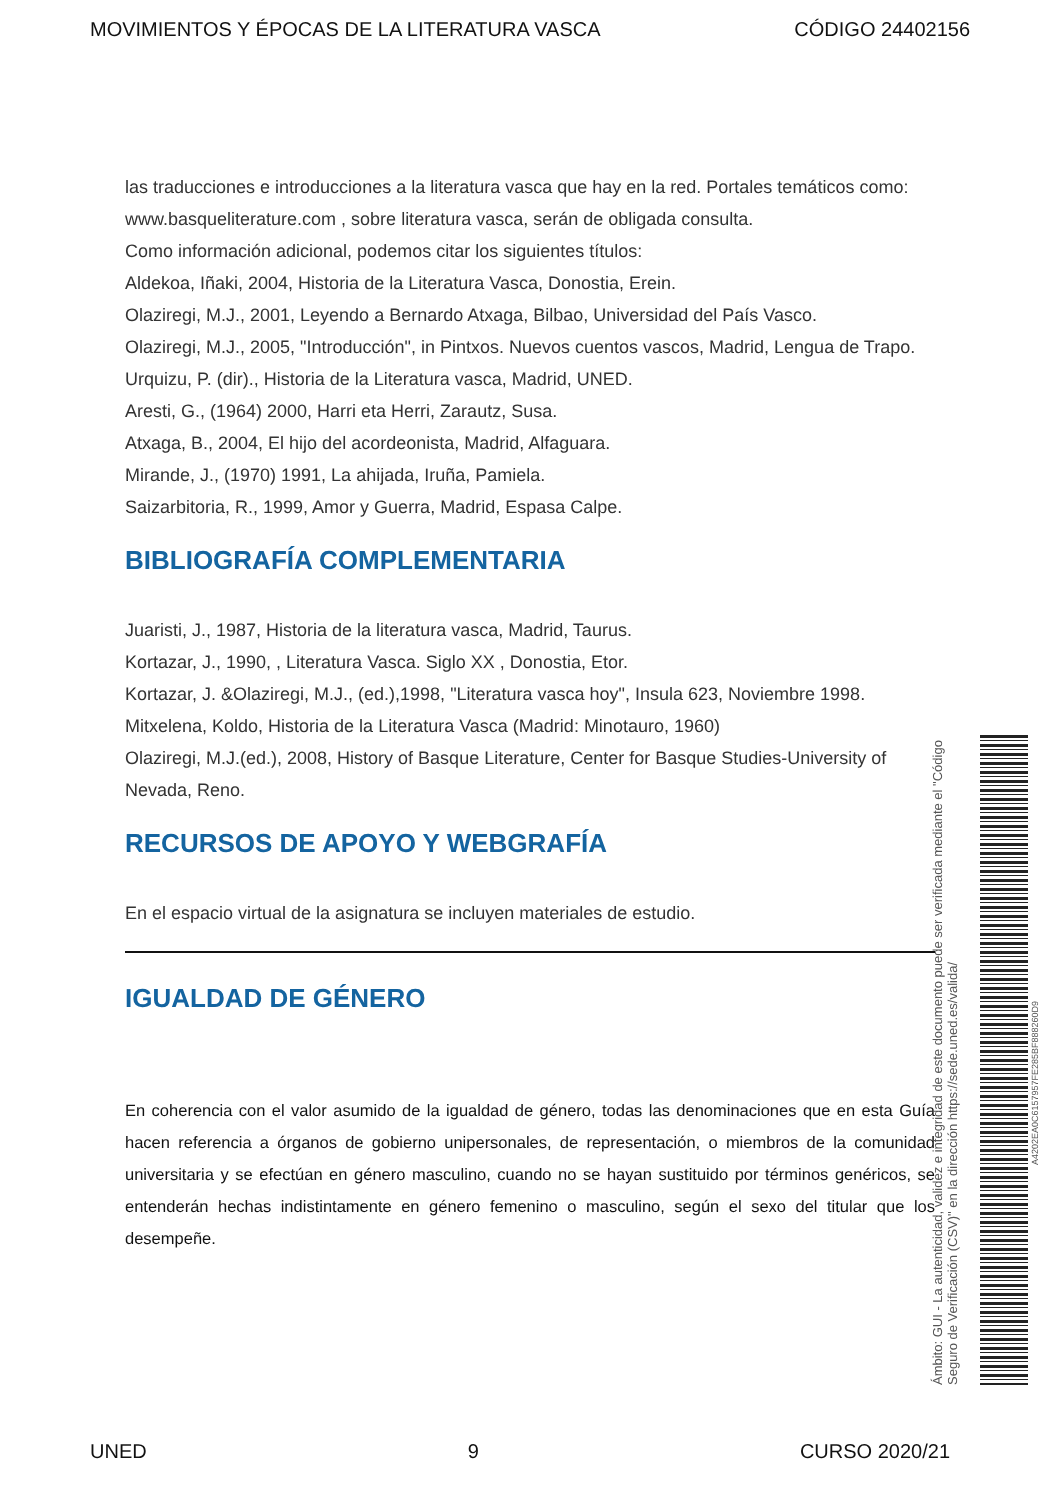MOVIMIENTOS Y ÉPOCAS DE LA LITERATURA VASCA CÓDIGO 24402156
las traducciones e introducciones a la literatura vasca que hay en la red. Portales temáticos como: www.basqueliterature.com , sobre literatura vasca, serán de obligada consulta.
Como información adicional, podemos citar los siguientes títulos:
Aldekoa, Iñaki, 2004, Historia de la Literatura Vasca, Donostia, Erein.
Olaziregi, M.J., 2001, Leyendo a Bernardo Atxaga, Bilbao, Universidad del País Vasco.
Olaziregi, M.J., 2005, "Introducción", in Pintxos. Nuevos cuentos vascos, Madrid, Lengua de Trapo.
Urquizu, P. (dir)., Historia de la Literatura vasca, Madrid, UNED.
Aresti, G., (1964) 2000, Harri eta Herri, Zarautz, Susa.
Atxaga, B., 2004, El hijo del acordeonista, Madrid, Alfaguara.
Mirande, J., (1970) 1991, La ahijada, Iruña, Pamiela.
Saizarbitoria, R., 1999, Amor y Guerra, Madrid, Espasa Calpe.
BIBLIOGRAFÍA COMPLEMENTARIA
Juaristi, J., 1987, Historia de la literatura vasca, Madrid, Taurus.
Kortazar, J., 1990, , Literatura Vasca. Siglo XX , Donostia, Etor.
Kortazar, J. &Olaziregi, M.J., (ed.),1998, "Literatura vasca hoy", Insula 623, Noviembre 1998.
Mitxelena, Koldo, Historia de la Literatura Vasca (Madrid: Minotauro, 1960)
Olaziregi, M.J.(ed.), 2008, History of Basque Literature, Center for Basque Studies-University of Nevada, Reno.
RECURSOS DE APOYO Y WEBGRAFÍA
En el espacio virtual de la asignatura se incluyen materiales de estudio.
IGUALDAD DE GÉNERO
En coherencia con el valor asumido de la igualdad de género, todas las denominaciones que en esta Guía hacen referencia a órganos de gobierno unipersonales, de representación, o miembros de la comunidad universitaria y se efectúan en género masculino, cuando no se hayan sustituido por términos genéricos, se entenderán hechas indistintamente en género femenino o masculino, según el sexo del titular que los desempeñe.
Ámbito: GUI - La autenticidad, validez e integridad de este documento puede ser verificada mediante el "Código Seguro de Verificación (CSV)" en la dirección https://sede.uned.es/valida/
A4202EA0C6157957FE285BF888260D9
UNED 9 CURSO 2020/21